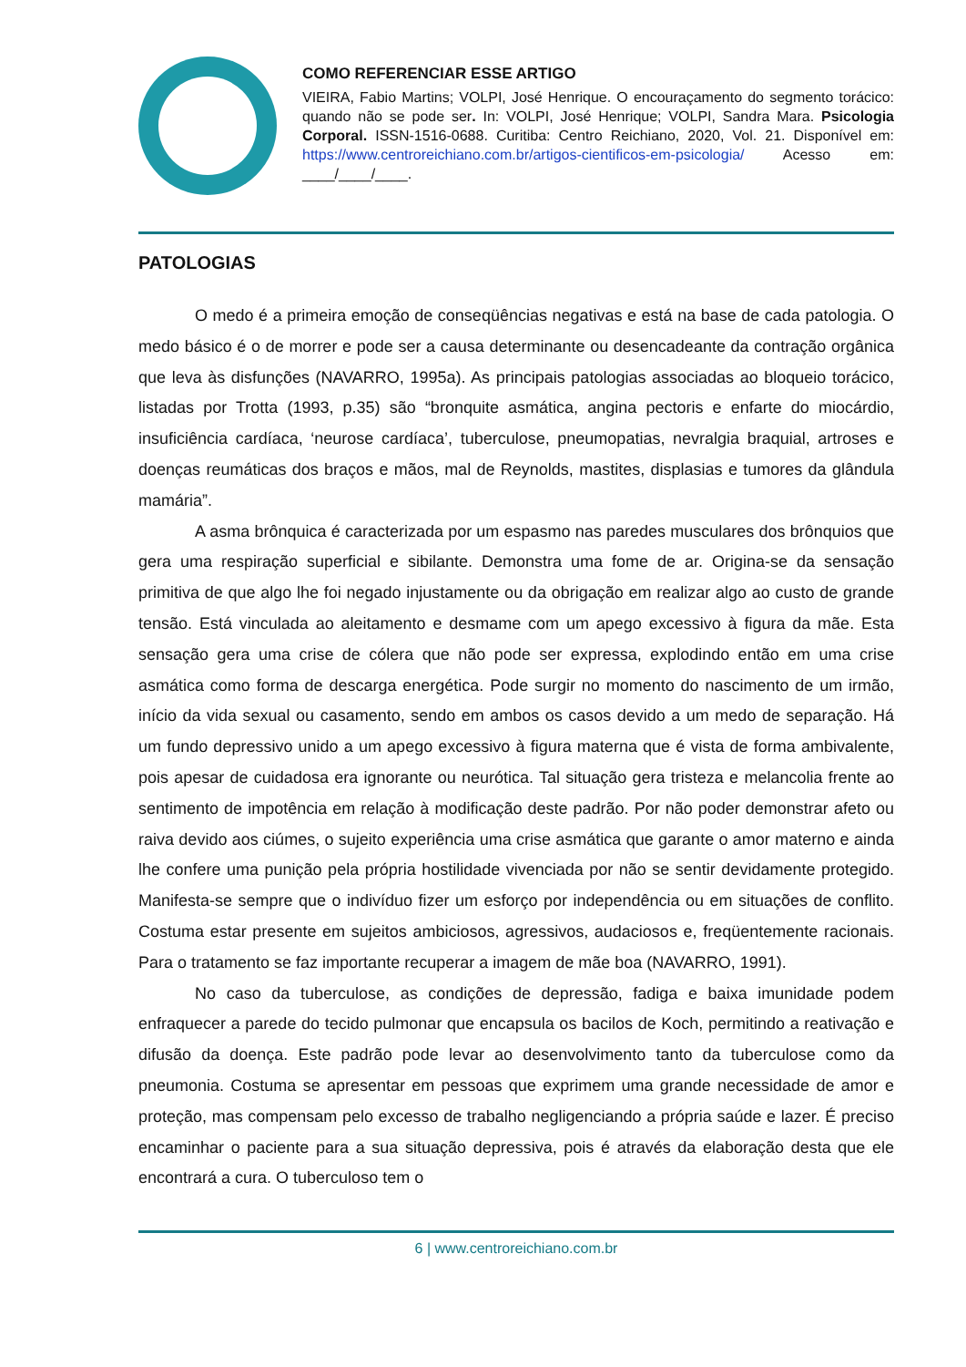COMO REFERENCIAR ESSE ARTIGO
VIEIRA, Fabio Martins; VOLPI, José Henrique. O encouraçamento do segmento torácico: quando não se pode ser. In: VOLPI, José Henrique; VOLPI, Sandra Mara. Psicologia Corporal. ISSN-1516-0688. Curitiba: Centro Reichiano, 2020, Vol. 21. Disponível em: https://www.centroreichiano.com.br/artigos-cientificos-em-psicologia/ Acesso em: ____/____/____.
PATOLOGIAS
O medo é a primeira emoção de conseqüências negativas e está na base de cada patologia. O medo básico é o de morrer e pode ser a causa determinante ou desencadeante da contração orgânica que leva às disfunções (NAVARRO, 1995a). As principais patologias associadas ao bloqueio torácico, listadas por Trotta (1993, p.35) são “bronquite asmática, angina pectoris e enfarte do miocárdio, insuficiência cardíaca, ‘neurose cardíaca’, tuberculose, pneumopatias, nevralgia braquial, artroses e doenças reumáticas dos braços e mãos, mal de Reynolds, mastites, displasias e tumores da glândula mamária”.
A asma brônquica é caracterizada por um espasmo nas paredes musculares dos brônquios que gera uma respiração superficial e sibilante. Demonstra uma fome de ar. Origina-se da sensação primitiva de que algo lhe foi negado injustamente ou da obrigação em realizar algo ao custo de grande tensão. Está vinculada ao aleitamento e desmame com um apego excessivo à figura da mãe. Esta sensação gera uma crise de cólera que não pode ser expressa, explodindo então em uma crise asmática como forma de descarga energética. Pode surgir no momento do nascimento de um irmão, início da vida sexual ou casamento, sendo em ambos os casos devido a um medo de separação. Há um fundo depressivo unido a um apego excessivo à figura materna que é vista de forma ambivalente, pois apesar de cuidadosa era ignorante ou neurótica. Tal situação gera tristeza e melancolia frente ao sentimento de impotência em relação à modificação deste padrão. Por não poder demonstrar afeto ou raiva devido aos ciúmes, o sujeito experiência uma crise asmática que garante o amor materno e ainda lhe confere uma punição pela própria hostilidade vivenciada por não se sentir devidamente protegido. Manifesta-se sempre que o indivíduo fizer um esforço por independência ou em situações de conflito. Costuma estar presente em sujeitos ambiciosos, agressivos, audaciosos e, freqüentemente racionais. Para o tratamento se faz importante recuperar a imagem de mãe boa (NAVARRO, 1991).
No caso da tuberculose, as condições de depressão, fadiga e baixa imunidade podem enfraquecer a parede do tecido pulmonar que encapsula os bacilos de Koch, permitindo a reativação e difusão da doença. Este padrão pode levar ao desenvolvimento tanto da tuberculose como da pneumonia. Costuma se apresentar em pessoas que exprimem uma grande necessidade de amor e proteção, mas compensam pelo excesso de trabalho negligenciando a própria saúde e lazer. É preciso encaminhar o paciente para a sua situação depressiva, pois é através da elaboração desta que ele encontrará a cura. O tuberculoso tem o
6 | www.centroreichiano.com.br